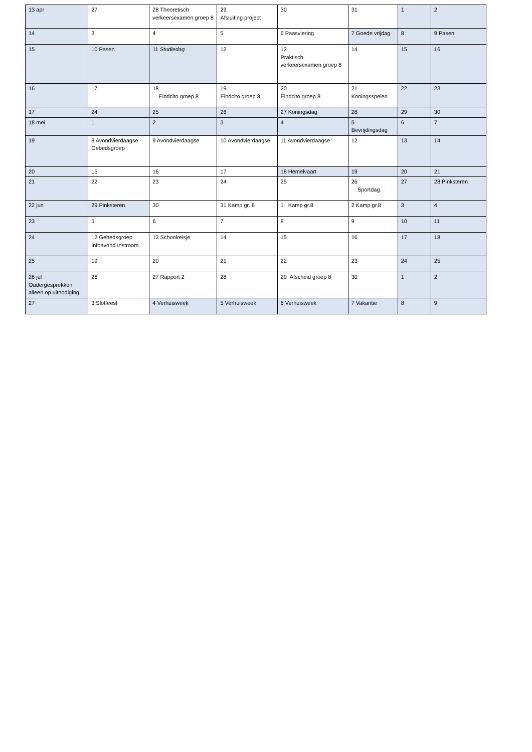| 13 apr | 27 | 28 Theoretisch verkeersexamen groep 8 | 29 Afsluiting project | 30 | 31 | 1 | 2 |
| 14 | 3 | 4 | 5 | 6 Paasviering | 7 Goede vrijdag | 8 | 9 Pasen |
| 15 | 10 Pasen | 11 Studiedag | 12 | 13 Praktisch verkeersexamen groep 8 | 14 | 15 | 16 |
| 16 | 17 | 18 Eindcito groep 8 | 19 Eindcito groep 8 | 20 Eindcito groep 8 | 21 Koningsspelen | 22 | 23 |
| 17 | 24 | 25 | 26 | 27 Koningsdag | 28 | 29 | 30 |
| 18 mei | 1 | 2 | 3 | 4 | 5 Bevrijdingsdag | 6 | 7 |
| 19 | 8 Avondvierdaagse Gebedsgroep | 9 Avondvierdaagse | 10 Avondvierdaagse | 11 Avondvierdaagse | 12 | 13 | 14 |
| 20 | 15 | 16 | 17 | 18 Hemelvaart | 19 | 20 | 21 |
| 21 | 22 | 23 | 24 | 25 | 26 Sportdag | 27 | 28 Pinksteren |
| 22 jun | 29 Pinksteren | 30 | 31 Kamp gr. 8 | 1 Kamp gr.8 | 2 Kamp gr.8 | 3 | 4 |
| 23 | 5 | 6 | 7 | 8 | 9 | 10 | 11 |
| 24 | 12 Gebedsgroep Infoavond Instroom | 13 Schoolreisje | 14 | 15 | 16 | 17 | 18 |
| 25 | 19 | 20 | 21 | 22 | 23 | 24 | 25 |
| 26 jul Oudergesprekken alleen op uitnodiging | 26 | 27 Rapport 2 | 28 | 29 Afscheid groep 8 | 30 | 1 | 2 |
| 27 | 3 Slotfeest | 4 Verhuisweek | 5 Verhuisweek | 6 Verhuisweek | 7 Vakantie | 8 | 9 |